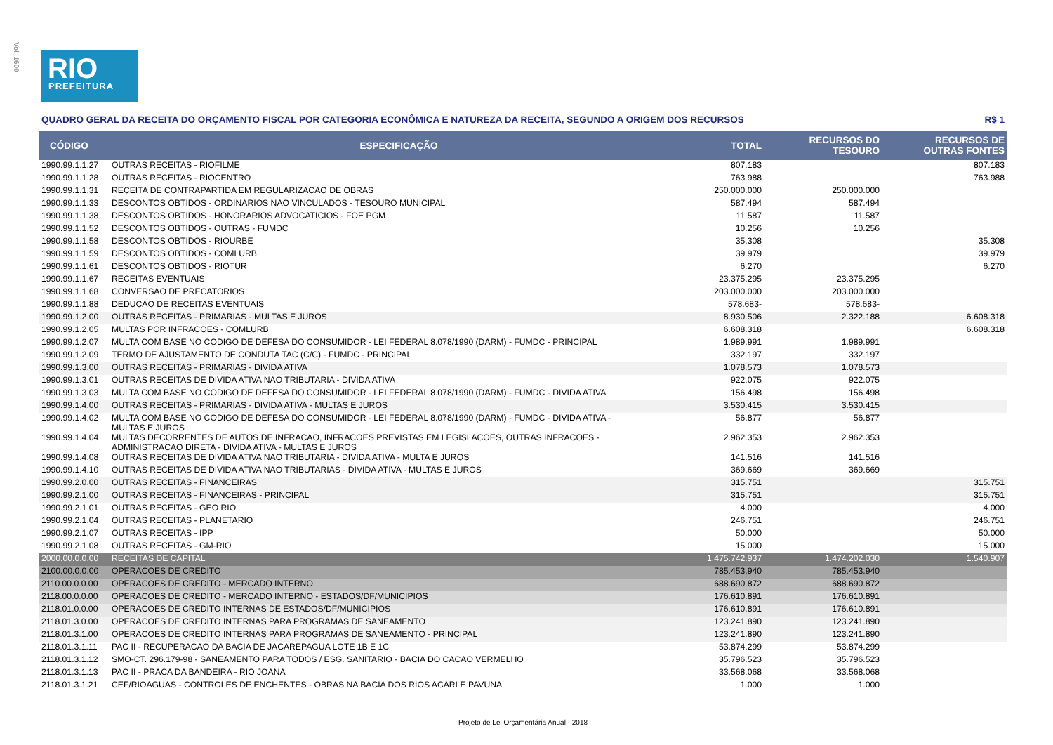Vol_1600
RIO
PREFEITURA
QUADRO GERAL DA RECEITA DO ORÇAMENTO FISCAL POR CATEGORIA ECONÔMICA E NATUREZA DA RECEITA, SEGUNDO A ORIGEM DOS RECURSOS R$ 1
| CÓDIGO | ESPECIFICAÇÃO | TOTAL | RECURSOS DO TESOURO | RECURSOS DE OUTRAS FONTES |
| --- | --- | --- | --- | --- |
| 1990.99.1.1.27 | OUTRAS RECEITAS - RIOFILME | 807.183 | | 807.183 |
| 1990.99.1.1.28 | OUTRAS RECEITAS - RIOCENTRO | 763.988 | | 763.988 |
| 1990.99.1.1.31 | RECEITA DE CONTRAPARTIDA EM REGULARIZACAO DE OBRAS | 250.000.000 | 250.000.000 | |
| 1990.99.1.1.33 | DESCONTOS OBTIDOS - ORDINARIOS NAO VINCULADOS - TESOURO MUNICIPAL | 587.494 | 587.494 | |
| 1990.99.1.1.38 | DESCONTOS OBTIDOS - HONORARIOS ADVOCATICIOS - FOE PGM | 11.587 | 11.587 | |
| 1990.99.1.1.52 | DESCONTOS OBTIDOS - OUTRAS - FUMDC | 10.256 | 10.256 | |
| 1990.99.1.1.58 | DESCONTOS OBTIDOS - RIOURBE | 35.308 | | 35.308 |
| 1990.99.1.1.59 | DESCONTOS OBTIDOS - COMLURB | 39.979 | | 39.979 |
| 1990.99.1.1.61 | DESCONTOS OBTIDOS - RIOTUR | 6.270 | | 6.270 |
| 1990.99.1.1.67 | RECEITAS EVENTUAIS | 23.375.295 | 23.375.295 | |
| 1990.99.1.1.68 | CONVERSAO DE PRECATORIOS | 203.000.000 | 203.000.000 | |
| 1990.99.1.1.88 | DEDUCAO DE RECEITAS EVENTUAIS | 578.683- | 578.683- | |
| 1990.99.1.2.00 | OUTRAS RECEITAS - PRIMARIAS - MULTAS E JUROS | 8.930.506 | 2.322.188 | 6.608.318 |
| 1990.99.1.2.05 | MULTAS POR INFRACOES - COMLURB | 6.608.318 | | 6.608.318 |
| 1990.99.1.2.07 | MULTA COM BASE NO CODIGO DE DEFESA DO CONSUMIDOR - LEI FEDERAL 8.078/1990 (DARM) - FUMDC - PRINCIPAL | 1.989.991 | 1.989.991 | |
| 1990.99.1.2.09 | TERMO DE AJUSTAMENTO DE CONDUTA TAC (C/C) - FUMDC - PRINCIPAL | 332.197 | 332.197 | |
| 1990.99.1.3.00 | OUTRAS RECEITAS - PRIMARIAS - DIVIDA ATIVA | 1.078.573 | 1.078.573 | |
| 1990.99.1.3.01 | OUTRAS RECEITAS DE DIVIDA ATIVA NAO TRIBUTARIA - DIVIDA ATIVA | 922.075 | 922.075 | |
| 1990.99.1.3.03 | MULTA COM BASE NO CODIGO DE DEFESA DO CONSUMIDOR - LEI FEDERAL 8.078/1990 (DARM) - FUMDC - DIVIDA ATIVA | 156.498 | 156.498 | |
| 1990.99.1.4.00 | OUTRAS RECEITAS - PRIMARIAS - DIVIDA ATIVA - MULTAS E JUROS | 3.530.415 | 3.530.415 | |
| 1990.99.1.4.02 | MULTA COM BASE NO CODIGO DE DEFESA DO CONSUMIDOR - LEI FEDERAL 8.078/1990 (DARM) - FUMDC - DIVIDA ATIVA - MULTAS E JUROS | 56.877 | 56.877 | |
| 1990.99.1.4.04 | MULTAS DECORRENTES DE AUTOS DE INFRACAO, INFRACOES PREVISTAS EM LEGISLACOES, OUTRAS INFRACOES - ADMINISTRACAO DIRETA - DIVIDA ATIVA - MULTAS E JUROS | 2.962.353 | 2.962.353 | |
| 1990.99.1.4.08 | OUTRAS RECEITAS DE DIVIDA ATIVA NAO TRIBUTARIA - DIVIDA ATIVA - MULTA E JUROS | 141.516 | 141.516 | |
| 1990.99.1.4.10 | OUTRAS RECEITAS DE DIVIDA ATIVA NAO TRIBUTARIAS - DIVIDA ATIVA - MULTAS E JUROS | 369.669 | 369.669 | |
| 1990.99.2.0.00 | OUTRAS RECEITAS - FINANCEIRAS | 315.751 | | 315.751 |
| 1990.99.2.1.00 | OUTRAS RECEITAS - FINANCEIRAS - PRINCIPAL | 315.751 | | 315.751 |
| 1990.99.2.1.01 | OUTRAS RECEITAS - GEO RIO | 4.000 | | 4.000 |
| 1990.99.2.1.04 | OUTRAS RECEITAS - PLANETARIO | 246.751 | | 246.751 |
| 1990.99.2.1.07 | OUTRAS RECEITAS - IPP | 50.000 | | 50.000 |
| 1990.99.2.1.08 | OUTRAS RECEITAS - GM-RIO | 15.000 | | 15.000 |
| 2000.00.0.0.00 | RECEITAS DE CAPITAL | 1.475.742.937 | 1.474.202.030 | 1.540.907 |
| 2100.00.0.0.00 | OPERACOES DE CREDITO | 785.453.940 | 785.453.940 | |
| 2110.00.0.0.00 | OPERACOES DE CREDITO - MERCADO INTERNO | 688.690.872 | 688.690.872 | |
| 2118.00.0.0.00 | OPERACOES DE CREDITO - MERCADO INTERNO - ESTADOS/DF/MUNICIPIOS | 176.610.891 | 176.610.891 | |
| 2118.01.0.0.00 | OPERACOES DE CREDITO INTERNAS DE ESTADOS/DF/MUNICIPIOS | 176.610.891 | 176.610.891 | |
| 2118.01.3.0.00 | OPERACOES DE CREDITO INTERNAS PARA PROGRAMAS DE SANEAMENTO | 123.241.890 | 123.241.890 | |
| 2118.01.3.1.00 | OPERACOES DE CREDITO INTERNAS PARA PROGRAMAS DE SANEAMENTO - PRINCIPAL | 123.241.890 | 123.241.890 | |
| 2118.01.3.1.11 | PAC II - RECUPERACAO DA BACIA DE JACAREPAGUA LOTE 1B E 1C | 53.874.299 | 53.874.299 | |
| 2118.01.3.1.12 | SMO-CT. 296.179-98 - SANEAMENTO PARA TODOS / ESG. SANITARIO - BACIA DO CACAO VERMELHO | 35.796.523 | 35.796.523 | |
| 2118.01.3.1.13 | PAC II - PRACA DA BANDEIRA - RIO JOANA | 33.568.068 | 33.568.068 | |
| 2118.01.3.1.21 | CEF/RIOAGUAS - CONTROLES DE ENCHENTES - OBRAS NA BACIA DOS RIOS ACARI E PAVUNA | 1.000 | 1.000 | |
Projeto de Lei Orçamentária Anual - 2018